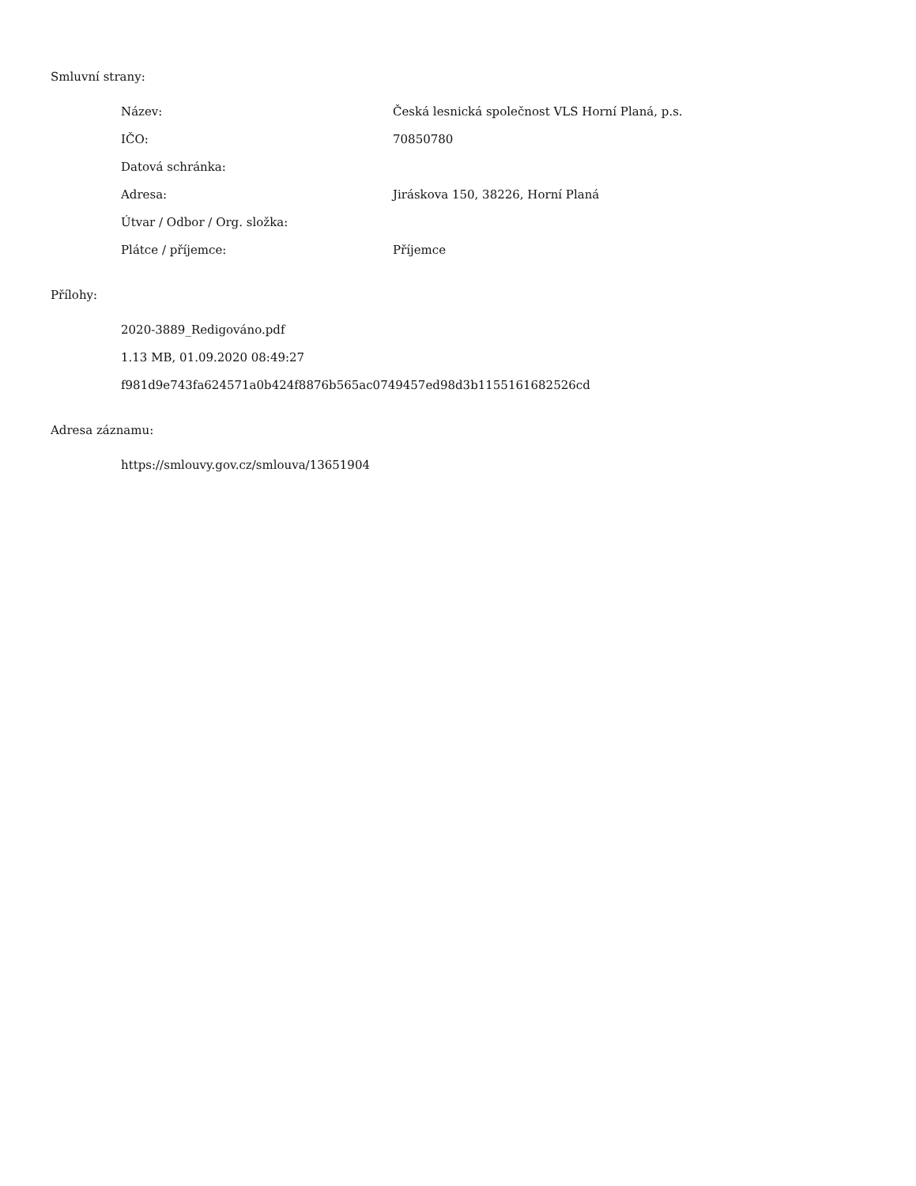Smluvní strany:
| Název: | Česká lesnická společnost VLS Horní Planá, p.s. |
| IČO: | 70850780 |
| Datová schránka: | |
| Adresa: | Jiráskova 150, 38226, Horní Planá |
| Útvar / Odbor / Org. složka: | |
| Plátce / příjemce: | Příjemce |
Přílohy:
2020-3889_Redigováno.pdf
1.13 MB, 01.09.2020 08:49:27
f981d9e743fa624571a0b424f8876b565ac0749457ed98d3b1155161682526cd
Adresa záznamu:
https://smlouvy.gov.cz/smlouva/13651904